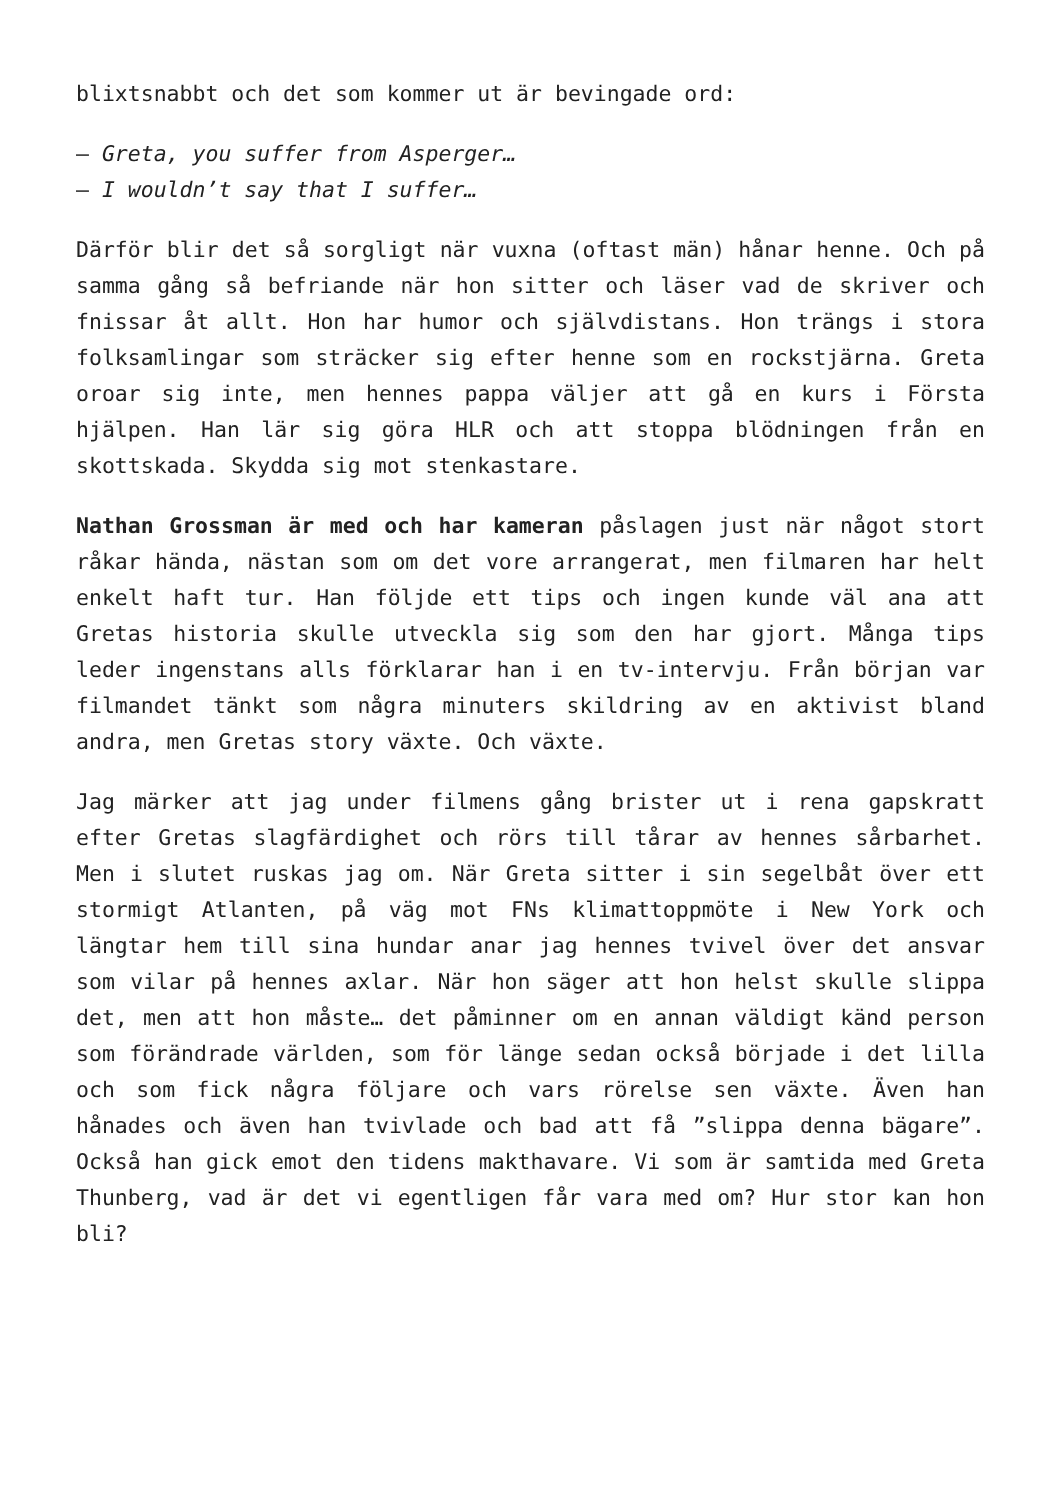blixtsnabbt och det som kommer ut är bevingade ord:
– Greta, you suffer from Asperger…
– I wouldn’t say that I suffer…
Därför blir det så sorgligt när vuxna (oftast män) hånar henne. Och på samma gång så befriande när hon sitter och läser vad de skriver och fnissar åt allt. Hon har humor och självdistans. Hon trängs i stora folksamlingar som sträcker sig efter henne som en rockstjärna. Greta oroar sig inte, men hennes pappa väljer att gå en kurs i Första hjälpen. Han lär sig göra HLR och att stoppa blödningen från en skottskada. Skydda sig mot stenkastare.
Nathan Grossman är med och har kameran påslagen just när något stort råkar hända, nästan som om det vore arrangerat, men filmaren har helt enkelt haft tur. Han följde ett tips och ingen kunde väl ana att Gretas historia skulle utveckla sig som den har gjort. Många tips leder ingenstans alls förklarar han i en tv-intervju. Från början var filmandet tänkt som några minuters skildring av en aktivist bland andra, men Gretas story växte. Och växte.
Jag märker att jag under filmens gång brister ut i rena gapskratt efter Gretas slagfärdighet och rörs till tårar av hennes sårbarhet. Men i slutet ruskas jag om. När Greta sitter i sin segelbåt över ett stormigt Atlanten, på väg mot FNs klimattoppmöte i New York och längtar hem till sina hundar anar jag hennes tvivel över det ansvar som vilar på hennes axlar. När hon säger att hon helst skulle slippa det, men att hon måste… det påminner om en annan väldigt känd person som förändrade världen, som för länge sedan också började i det lilla och som fick några följare och vars rörelse sen växte. Även han hånades och även han tvivlade och bad att få ”slippa denna bägare”. Också han gick emot den tidens makthavare. Vi som är samtida med Greta Thunberg, vad är det vi egentligen får vara med om? Hur stor kan hon bli?